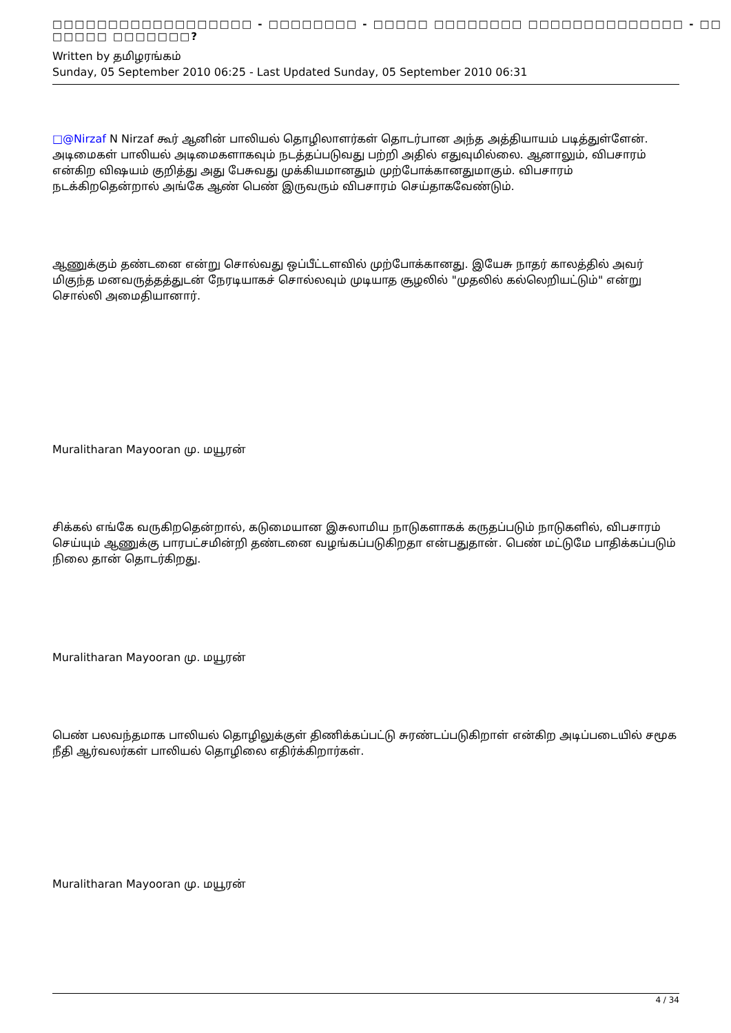□□□□□□□□□□□□□□□□□□ - □□□□□□□□ - □□□□□ □□□□□□□□ □□□□□□□□□□□□□□ - □□ □□□□□ □□□□□□□?
Written by தமிழரங்கம்
Sunday, 05 September 2010 06:25 - Last Updated Sunday, 05 September 2010 06:31
□@Nirzaf N Nirzaf கூர் ஆனின் பாலியல் தொழிலாளர்கள் தொடர்பான அந்த அத்தியாயம் படித்துள்ளேன். அடிமைகள் பாலியல் அடிமைகளாகவும் நடத்தப்படுவது பற்றி அதில் எதுவுமில்லை. ஆனாலும், விபசாரம் என்கிற விஷயம் குறித்து அது பேசுவது முக்கியமானதும் முற்போக்கானதுமாகும். விபசாரம் நடக்கிறதென்றால் அங்கே ஆண் பெண் இருவரும் விபசாரம் செய்தாகவேண்டும்.
ஆணுக்கும் தண்டனை என்று சொல்வது ஒப்பீட்டளவில் முற்போக்கானது. இயேசு நாதர் காலத்தில் அவர் மிகுந்த மனவருத்தத்துடன் நேரடியாகச் சொல்லவும் முடியாத சூழலில் "முதலில் கல்லெறியட்டும்" என்று சொல்லி அமைதியானார்.
Muralitharan Mayooran மு. மயூரன்
சிக்கல் எங்கே வருகிறதென்றால், கடுமையான இசுலாமிய நாடுகளாகக் கருதப்படும் நாடுகளில், விபசாரம் செய்யும் ஆணுக்கு பாரபட்சமின்றி தண்டனை வழங்கப்படுகிறதா என்பதுதான். பெண் மட்டுமே பாதிக்கப்படும் நிலை தான் தொடர்கிறது.
Muralitharan Mayooran மு. மயூரன்
பெண் பலவந்தமாக பாலியல் தொழிலுக்குள் திணிக்கப்பட்டு சுரண்டப்படுகிறாள் என்கிற அடிப்படையில் சமூக நீதி ஆர்வலர்கள் பாலியல் தொழிலை எதிர்க்கிறார்கள்.
Muralitharan Mayooran மு. மயூரன்
4 / 34